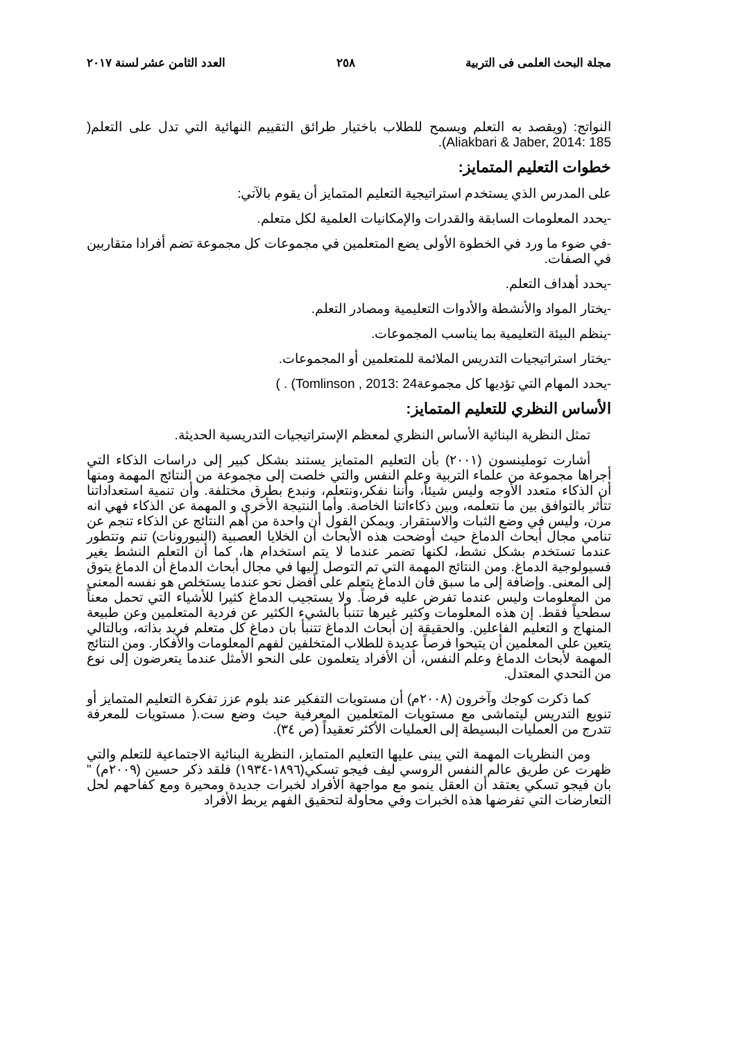مجلة البحث العلمى فى التربية ٢٥٨ العدد الثامن عشر لسنة ٢٠١٧
النواتج: (ويقصد به التعلم ويسمح للطلاب باختيار طرائق التقييم النهائية التي تدل على التعلم( Aliakbari & Jaber, 2014: 185).
خطوات التعليم المتمايز:
على المدرس الذي يستخدم استراتيجية التعليم المتمايز أن يقوم بالآتي:
-يحدد المعلومات السابقة والقدرات والإمكانيات العلمية لكل متعلم.
-في ضوء ما ورد في الخطوة الأولى يضع المتعلمين في مجموعات كل مجموعة تضم أفرادا متقاربين في الصفات.
-يحدد أهداف التعلم.
-يختار المواد والأنشطة والأدوات التعليمية ومصادر التعلم.
-ينظم البيئة التعليمية بما يناسب المجموعات.
-يختار استراتيجيات التدريس الملائمة للمتعلمين أو المجموعات.
-يحدد المهام التي تؤديها كل مجموعة24 :Tomlinson , 2013) . )
الأساس النظري للتعليم المتمايز:
تمثل النظرية البنائية الأساس النظري لمعظم الإستراتيجيات التدريسية الحديثة.
أشارت توملينسون (٢٠٠١) بأن التعليم المتمايز يستند بشكل كبير إلى دراسات الذكاء التي أجراها مجموعة من علماء التربية وعلم النفس والتي خلصت إلى مجموعة من النتائج المهمة ومنها أن الذكاء متعدد الأوجه وليس شيئاً، وأننا نفكر،ونتعلم، ونبدع بطرق مختلفة. وأن تنمية استعداداتنا تتأثر بالتوافق بين ما نتعلمه، وبين ذكاءاتنا الخاصة. وأما النتيجة الأخرى و المهمة عن الذكاء فهي انه مرن، وليس في وضع الثبات والاستقرار. ويمكن القول أن واحدة من أهم النتائج عن الذكاء تنجم عن تنامي مجال أبحاث الدماغ حيث أوضحت هذه الأبحاث أن الخلايا العصبية (النيورونات) تنم وتتطور عندما تستخدم بشكل نشط، لكنها تضمر عندما لا يتم استخدام ها، كما أن التعلم النشط يغير فسيولوجية الدماغ. ومن النتائج المهمة التي تم التوصل إليها في مجال أبحاث الدماغ أن الدماغ يتوق إلى المعنى. وإضافة إلى ما سبق فان الدماغ يتعلم على أفضل نحو عندما يستخلص هو نفسه المعنى من المعلومات وليس عندما تفرض عليه فرضاً. ولا يستجيب الدماغ كثيرا للأشياء التي تحمل معناً سطحياً فقط. إن هذه المعلومات وكثير غيرها تتنبأ بالشيء الكثير عن فردية المتعلمين وعن طبيعة المنهاج و التعليم الفاعلين. والحقيقة إن أبحاث الدماغ تتنبأ بان دماغ كل متعلم فريد بذاته، وبالتالي يتعين على المعلمين أن يتيحوا فرصاً عديدة للطلاب المتخلفين لفهم المعلومات والأفكار. ومن النتائج المهمة لأبحاث الدماغ وعلم النفس، أن الأفراد يتعلمون على النحو الأمثل عندما يتعرضون إلى نوع من التحدي المعتدل.
كما ذكرت كوجك وآخرون (٢٠٠٨م) أن مستويات التفكير عند بلوم عزز تفكرة التعليم المتمايز أو تنويع التدريس ليتماشى مع مستويات المتعلمين المعرفية حيث وضع ست.( مستويات للمعرفة تتدرج من العمليات البسيطة إلى العمليات الأكثر تعقيداً (ص ٣٤).
ومن النظريات المهمة التي يبنى عليها التعليم المتمايز، النظرية البنائية الاجتماعية للتعلم والتي ظهرت عن طريق عالم النفس الروسي ليف فيجو تسكي(١٨٩٦-١٩٣٤) فلقد ذكر حسين (٢٠٠٩م) " بان فيجو تسكي يعتقد أن العقل ينمو مع مواجهة الأفراد لخبرات جديدة ومحيرة ومع كفاحهم لحل التعارضات التي تفرضها هذه الخبرات وفي محاولة لتحقيق الفهم يربط الأفراد